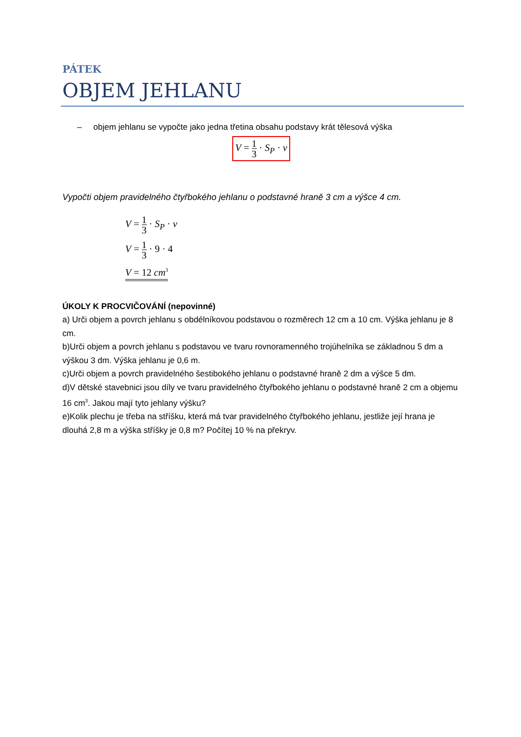PÁTEK
OBJEM JEHLANU
– objem jehlanu se vypočte jako jedna třetina obsahu podstavy krát tělesová výška
V = 1 3 · S<sub>P</sub> · v
Vypočti objem pravidelného čtyřbokého jehlanu o podstavné hraně 3 cm a výšce 4 cm.
V = 1 3 · S<sub>P</sub> · v
V = 1 3 · 9 · 4
V = 12 cm<sup>3</sup>
ÚKOLY K PROCVIČOVÁNÍ (nepovinné)
a) Urči objem a povrch jehlanu s obdélníkovou podstavou o rozměrech 12 cm a 10 cm. Výška jehlanu je 8 cm.
b)Urči objem a povrch jehlanu s podstavou ve tvaru rovnoramenného trojúhelníka se základnou 5 dm a výškou 3 dm. Výška jehlanu je 0,6 m.
c)Urči objem a povrch pravidelného šestibokého jehlanu o podstavné hraně 2 dm a výšce 5 dm.
d)V dětské stavebnici jsou díly ve tvaru pravidelného čtyřbokého jehlanu o podstavné hraně 2 cm a objemu 16 cm<sup>3</sup>. Jakou mají tyto jehlany výšku?
e)Kolik plechu je třeba na stříšku, která má tvar pravidelného čtyřbokého jehlanu, jestliže její hrana je dlouhá 2,8 m a výška stříšky je 0,8 m? Počítej 10 % na překryv.